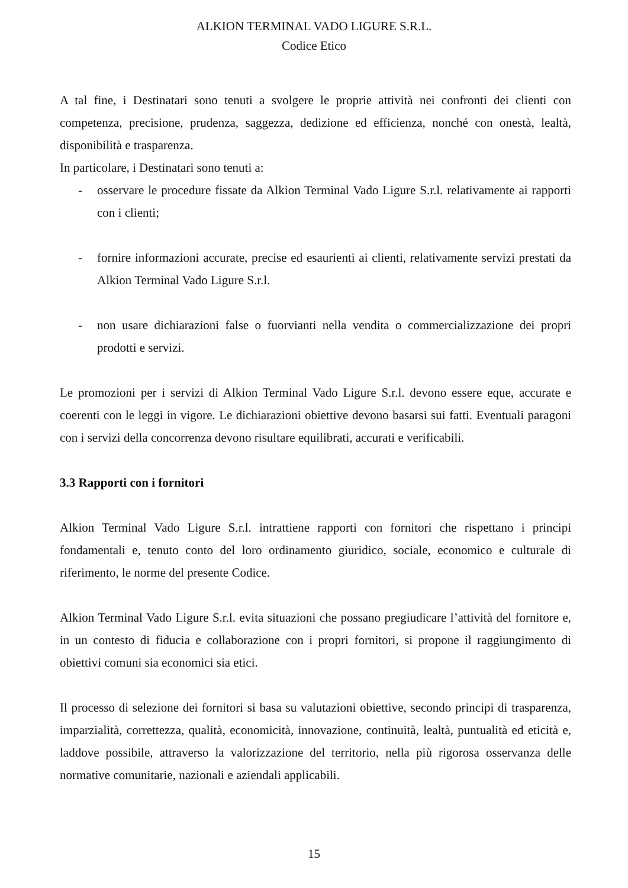ALKION TERMINAL VADO LIGURE S.R.L.
Codice Etico
A tal fine, i Destinatari sono tenuti a svolgere le proprie attività nei confronti dei clienti con competenza, precisione, prudenza, saggezza, dedizione ed efficienza, nonché con onestà, lealtà, disponibilità e trasparenza.
In particolare, i Destinatari sono tenuti a:
- osservare le procedure fissate da Alkion Terminal Vado Ligure S.r.l. relativamente ai rapporti con i clienti;
- fornire informazioni accurate, precise ed esaurienti ai clienti, relativamente servizi prestati da Alkion Terminal Vado Ligure S.r.l.
- non usare dichiarazioni false o fuorvianti nella vendita o commercializzazione dei propri prodotti e servizi.
Le promozioni per i servizi di Alkion Terminal Vado Ligure S.r.l. devono essere eque, accurate e coerenti con le leggi in vigore. Le dichiarazioni obiettive devono basarsi sui fatti. Eventuali paragoni con i servizi della concorrenza devono risultare equilibrati, accurati e verificabili.
3.3 Rapporti con i fornitori
Alkion Terminal Vado Ligure S.r.l. intrattiene rapporti con fornitori che rispettano i principi fondamentali e, tenuto conto del loro ordinamento giuridico, sociale, economico e culturale di riferimento, le norme del presente Codice.
Alkion Terminal Vado Ligure S.r.l. evita situazioni che possano pregiudicare l’attività del fornitore e, in un contesto di fiducia e collaborazione con i propri fornitori, si propone il raggiungimento di obiettivi comuni sia economici sia etici.
Il processo di selezione dei fornitori si basa su valutazioni obiettive, secondo principi di trasparenza, imparzialità, correttezza, qualità, economicità, innovazione, continuità, lealtà, puntualità ed eticità e, laddove possibile, attraverso la valorizzazione del territorio, nella più rigorosa osservanza delle normative comunitarie, nazionali e aziendali applicabili.
15